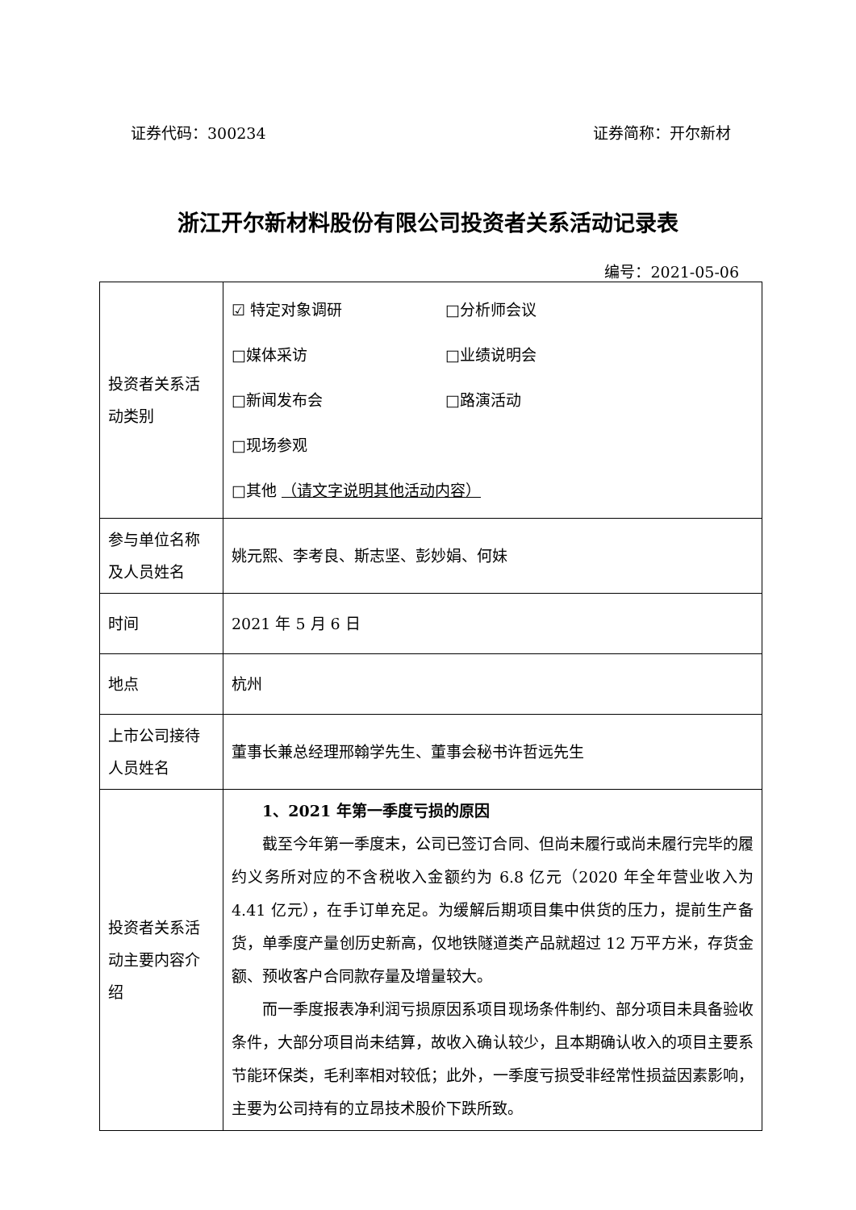证券代码：300234 证券简称：开尔新材
浙江开尔新材料股份有限公司投资者关系活动记录表
编号：2021-05-06
| 投资者关系活动类别 | ☑ 特定对象调研 □分析师会议 □媒体采访 □业绩说明会 □新闻发布会 □路演活动 □现场参观 □其他 （请文字说明其他活动内容） |
| 参与单位名称及人员姓名 | 姚元熙、李考良、斯志坚、彭妙娟、何妹 |
| 时间 | 2021 年 5 月 6 日 |
| 地点 | 杭州 |
| 上市公司接待人员姓名 | 董事长兼总经理邢翰学先生、董事会秘书许哲远先生 |
| 投资者关系活动主要内容介绍 | 1、2021 年第一季度亏损的原因 截至今年第一季度末，公司已签订合同、但尚未履行或尚未履行完毕的履约义务所对应的不含税收入金额约为 6.8 亿元（2020 年全年营业收入为 4.41 亿元），在手订单充足。为缓解后期项目集中供货的压力，提前生产备货，单季度产量创历史新高，仅地铁隧道类产品就超过 12 万平方米，存货金额、预收客户合同款存量及增量较大。 而一季度报表净利润亏损原因系项目现场条件制约、部分项目未具备验收条件，大部分项目尚未结算，故收入确认较少，且本期确认收入的项目主要系节能环保类，毛利率相对较低；此外，一季度亏损受非经常性损益因素影响，主要为公司持有的立昂技术股价下跌所致。 |